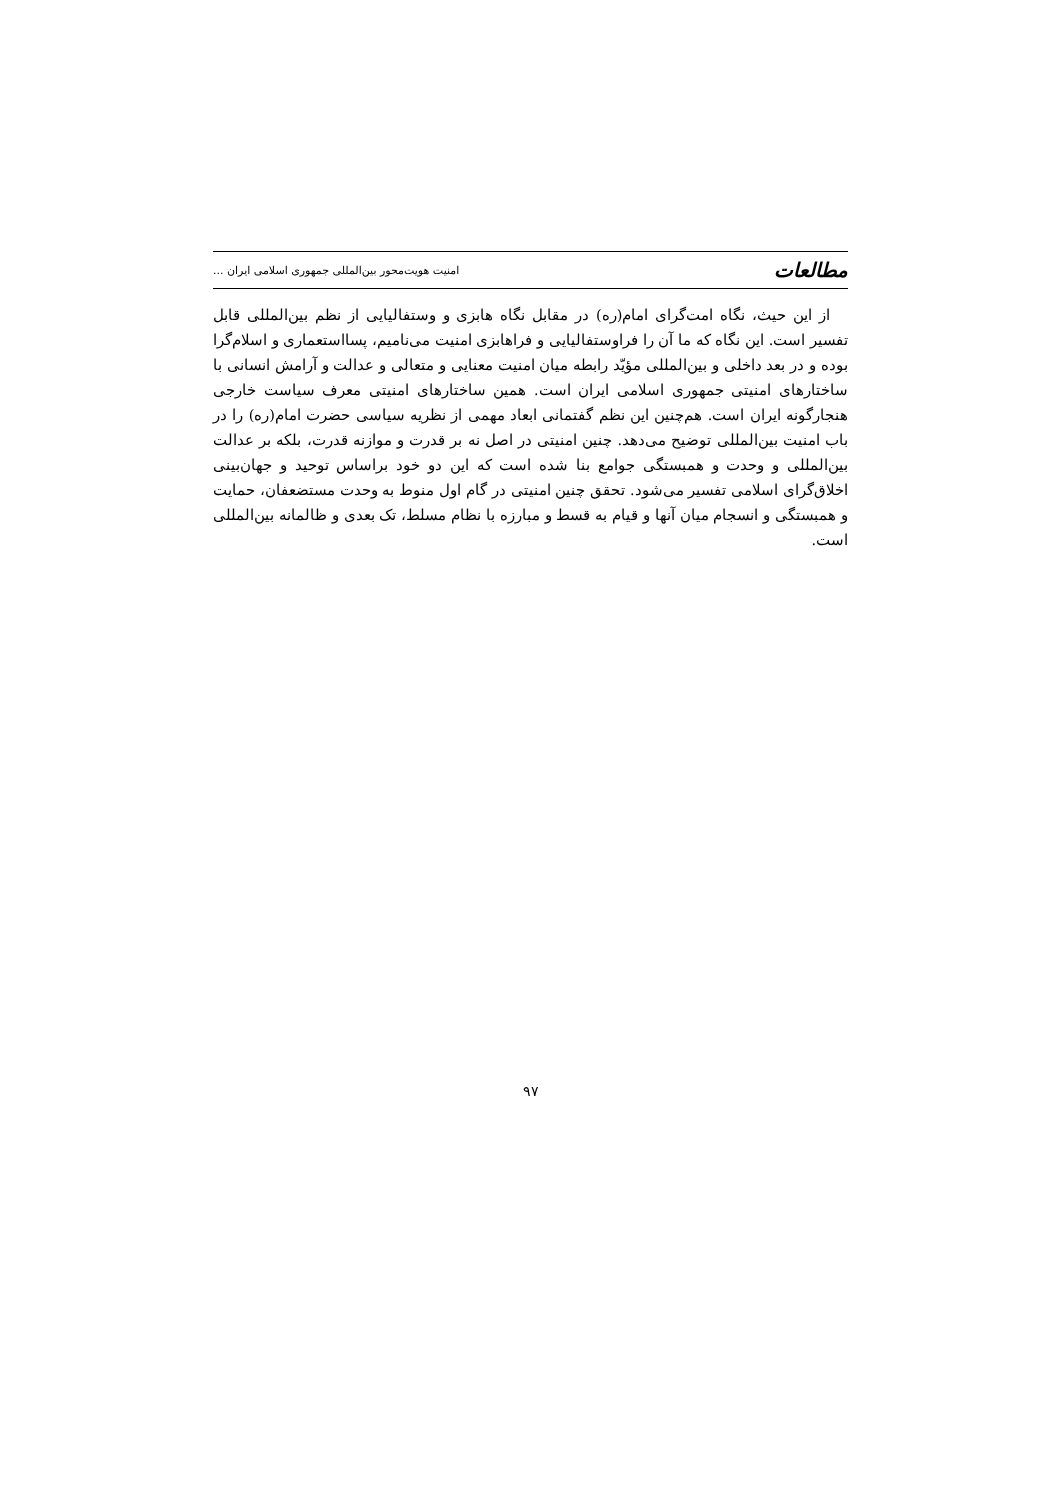مطالعات امنیت هویت‌محور بین‌المللی جمهوری اسلامی ایران ...
از این حیث، نگاه امت‌گرای امام(ره) در مقابل نگاه هابزی و وستفالیایی از نظم بین‌المللی قابل تفسیر است. این نگاه که ما آن را فراوستفالیایی و فراهابزی امنیت می‌نامیم، پسااستعماری و اسلام‌گرا بوده و در بعد داخلی و بین‌المللی مؤیّد رابطه میان امنیت معنایی و متعالی و عدالت و آرامش انسانی با ساختارهای امنیتی جمهوری اسلامی ایران است. همین ساختارهای امنیتی معرف سیاست خارجی هنجارگونه ایران است. هم‌چنین این نظم گفتمانی ابعاد مهمی از نظریه سیاسی حضرت امام(ره) را در باب امنیت بین‌المللی توضیح می‌دهد. چنین امنیتی در اصل نه بر قدرت و موازنه قدرت، بلکه بر عدالت بین‌المللی و وحدت و همبستگی جوامع بنا شده است که این دو خود براساس توحید و جهان‌بینی اخلاق‌گرای اسلامی تفسیر می‌شود. تحقق چنین امنیتی در گام اول منوط به وحدت مستضعفان، حمایت و همبستگی و انسجام میان آنها و قیام به قسط و مبارزه با نظام مسلط، تک بعدی و ظالمانه بین‌المللی است.
۹۷